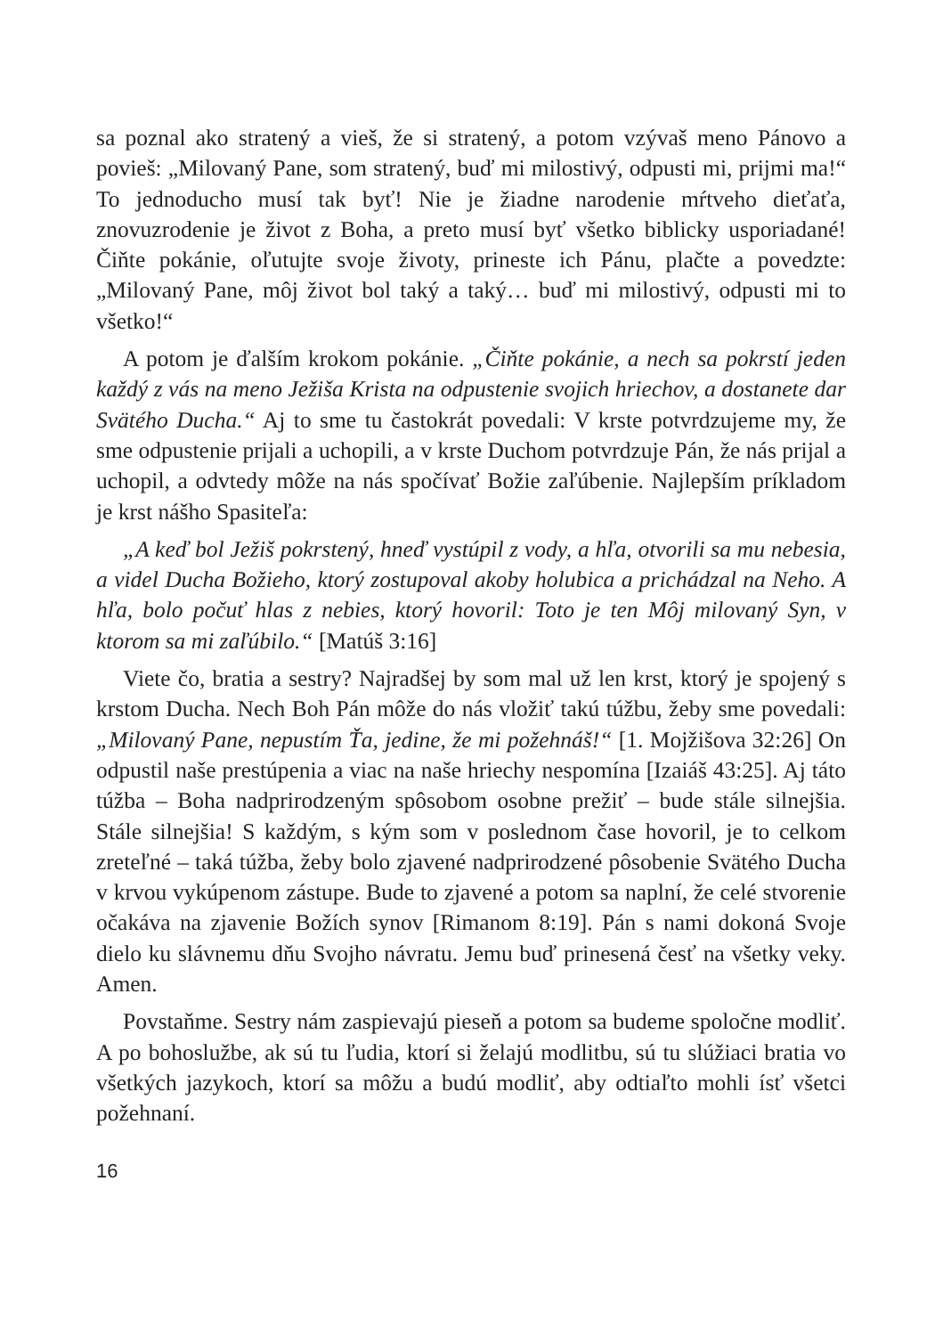sa poznal ako stratený a vieš, že si stratený, a potom vzývaš meno Pánovo a povieš: „Milovaný Pane, som stratený, buď mi milostivý, odpusti mi, prijmi ma!“ To jednoducho musí tak byť! Nie je žiadne narodenie mŕtveho dieťaťa, znovuzrodenie je život z Boha, a preto musí byť všetko biblicky usporiadané! Čiňte pokánie, oľutujte svoje životy, prineste ich Pánu, plačte a povedzte: „Milovaný Pane, môj život bol taký a taký… buď mi milostivý, odpusti mi to všetko!“
A potom je ďalším krokom pokánie. „Čiňte pokánie, a nech sa pokrstí jeden každý z vás na meno Ježiša Krista na odpustenie svojich hriechov, a dostanete dar Svätého Ducha.“ Aj to sme tu častokrát povedali: V krste potvrdzujeme my, že sme odpustenie prijali a uchopili, a v krste Duchom potvrdzuje Pán, že nás prijal a uchopil, a odvtedy môže na nás spočívať Božie zaľúbenie. Najlepším príkladom je krst nášho Spasiteľa:
„A keď bol Ježiš pokrstený, hneď vystúpil z vody, a hľa, otvorili sa mu nebesia, a videl Ducha Božieho, ktorý zostupoval akoby holubica a prichádzal na Neho. A hľa, bolo počuť hlas z nebies, ktorý hovoril: Toto je ten Môj milovaný Syn, v ktorom sa mi zaľúbilo.“ [Matúš 3:16]
Viete čo, bratia a sestry? Najradšej by som mal už len krst, ktorý je spojený s krstom Ducha. Nech Boh Pán môže do nás vložiť takú túžbu, žeby sme povedali: „Milovaný Pane, nepustím Ťa, jedine, že mi požehnáš!“ [1. Mojžišova 32:26] On odpustil naše prestúpenia a viac na naše hriechy nespomína [Izaiáš 43:25]. Aj táto túžba – Boha nadprirodzeným spôsobom osobne prežiť – bude stále silnejšia. Stále silnejšia! S každým, s kým som v poslednom čase hovoril, je to celkom zreteľné – taká túžba, žeby bolo zjavené nadprirodzené pôsobenie Svätého Ducha v krvou vykúpenom zástupe. Bude to zjavené a potom sa naplní, že celé stvorenie očakáva na zjavenie Božích synov [Rimanom 8:19]. Pán s nami dokoná Svoje dielo ku slávnemu dňu Svojho návratu. Jemu buď prinesená česť na všetky veky. Amen.
Povstaňme. Sestry nám zaspievajú pieseň a potom sa budeme spoločne modliť. A po bohoslužbe, ak sú tu ľudia, ktorí si želajú modlitbu, sú tu slúžiaci bratia vo všetkých jazykoch, ktorí sa môžu a budú modliť, aby odtiaľto mohli ísť všetci požehnaní.
16